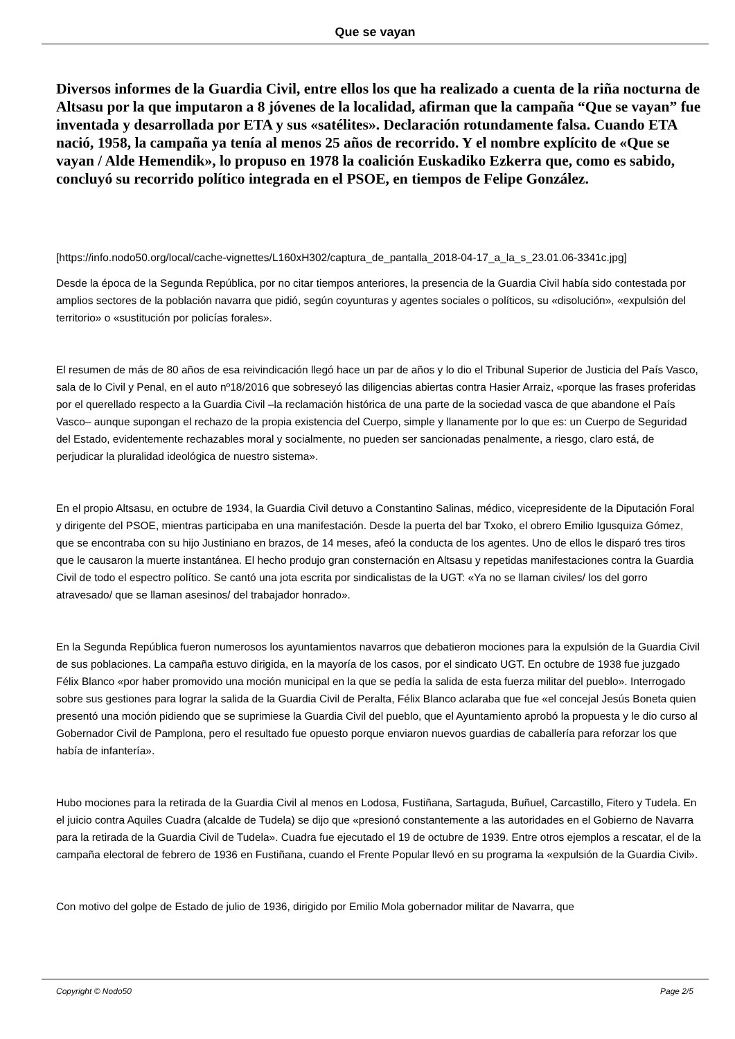Que se vayan
Diversos informes de la Guardia Civil, entre ellos los que ha realizado a cuenta de la riña nocturna de Altsasu por la que imputaron a 8 jóvenes de la localidad, afirman que la campaña “Que se vayan” fue inventada y desarrollada por ETA y sus «satélites». Declaración rotundamente falsa. Cuando ETA nació, 1958, la campaña ya tenía al menos 25 años de recorrido. Y el nombre explícito de «Que se vayan / Alde Hemendik», lo propuso en 1978 la coalición Euskadiko Ezkerra que, como es sabido, concluyó su recorrido político integrada en el PSOE, en tiempos de Felipe González.
[https://info.nodo50.org/local/cache-vignettes/L160xH302/captura_de_pantalla_2018-04-17_a_la_s_23.01.06-3341c.jpg]
Desde la época de la Segunda República, por no citar tiempos anteriores, la presencia de la Guardia Civil había sido contestada por amplios sectores de la población navarra que pidió, según coyunturas y agentes sociales o políticos, su «disolución», «expulsión del territorio» o «sustitución por policías forales».
El resumen de más de 80 años de esa reivindicación llegó hace un par de años y lo dio el Tribunal Superior de Justicia del País Vasco, sala de lo Civil y Penal, en el auto nº18/2016 que sobreseyó las diligencias abiertas contra Hasier Arraiz, «porque las frases proferidas por el querellado respecto a la Guardia Civil –la reclamación histórica de una parte de la sociedad vasca de que abandone el País Vasco– aunque supongan el rechazo de la propia existencia del Cuerpo, simple y llanamente por lo que es: un Cuerpo de Seguridad del Estado, evidentemente rechazables moral y socialmente, no pueden ser sancionadas penalmente, a riesgo, claro está, de perjudicar la pluralidad ideológica de nuestro sistema».
En el propio Altsasu, en octubre de 1934, la Guardia Civil detuvo a Constantino Salinas, médico, vicepresidente de la Diputación Foral y dirigente del PSOE, mientras participaba en una manifestación. Desde la puerta del bar Txoko, el obrero Emilio Igusquiza Gómez, que se encontraba con su hijo Justiniano en brazos, de 14 meses, afeó la conducta de los agentes. Uno de ellos le disparó tres tiros que le causaron la muerte instantánea. El hecho produjo gran consternación en Altsasu y repetidas manifestaciones contra la Guardia Civil de todo el espectro político. Se cantó una jota escrita por sindicalistas de la UGT: «Ya no se llaman civiles/ los del gorro atravesado/ que se llaman asesinos/ del trabajador honrado».
En la Segunda República fueron numerosos los ayuntamientos navarros que debatieron mociones para la expulsión de la Guardia Civil de sus poblaciones. La campaña estuvo dirigida, en la mayoría de los casos, por el sindicato UGT. En octubre de 1938 fue juzgado Félix Blanco «por haber promovido una moción municipal en la que se pedía la salida de esta fuerza militar del pueblo». Interrogado sobre sus gestiones para lograr la salida de la Guardia Civil de Peralta, Félix Blanco aclaraba que fue «el concejal Jesús Boneta quien presentó una moción pidiendo que se suprimiese la Guardia Civil del pueblo, que el Ayuntamiento aprobó la propuesta y le dio curso al Gobernador Civil de Pamplona, pero el resultado fue opuesto porque enviaron nuevos guardias de caballería para reforzar los que había de infantería».
Hubo mociones para la retirada de la Guardia Civil al menos en Lodosa, Fustiñana, Sartaguda, Buñuel, Carcastillo, Fitero y Tudela. En el juicio contra Aquiles Cuadra (alcalde de Tudela) se dijo que «presionó constantemente a las autoridades en el Gobierno de Navarra para la retirada de la Guardia Civil de Tudela». Cuadra fue ejecutado el 19 de octubre de 1939. Entre otros ejemplos a rescatar, el de la campaña electoral de febrero de 1936 en Fustiñana, cuando el Frente Popular llevó en su programa la «expulsión de la Guardia Civil».
Con motivo del golpe de Estado de julio de 1936, dirigido por Emilio Mola gobernador militar de Navarra, que
Copyright © Nodo50 Page 2/5